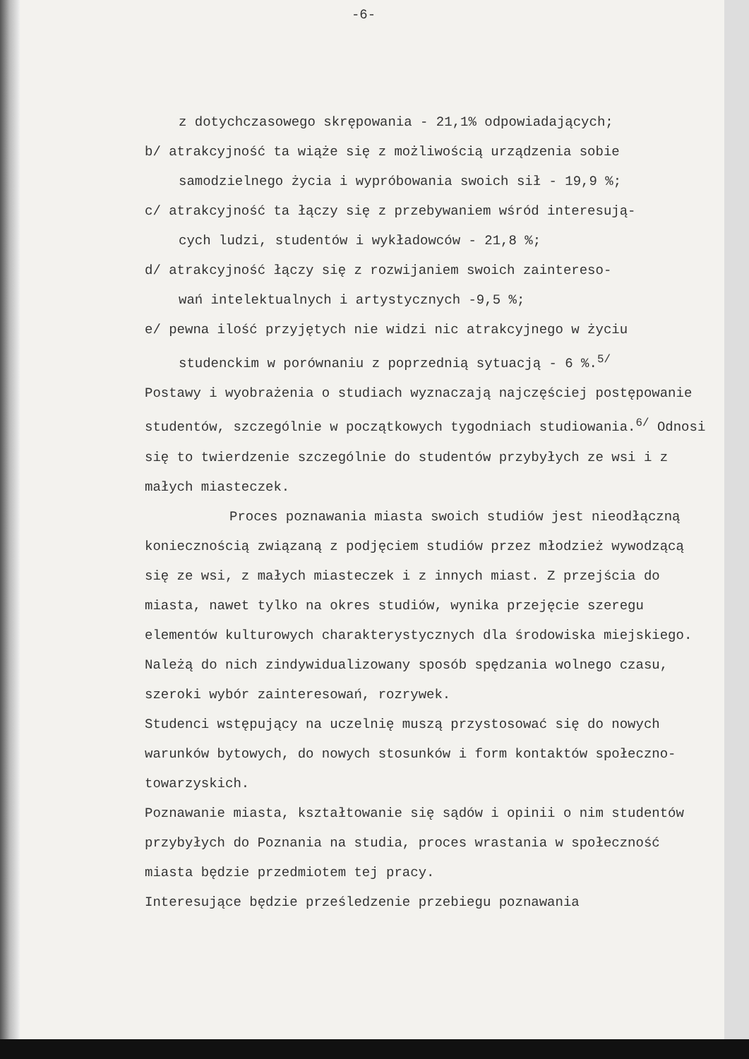-6-
z dotychczasowego skrępowania - 21,1% odpowiadających;
b/ atrakcyjność ta wiąże się z możliwością urządzenia sobie
samodzielnego życia i wypróbowania swoich sił - 19,9 %;
c/ atrakcyjność ta łączy się z przebywaniem wśród interesują-
cych ludzi, studentów i wykładowców - 21,8 %;
d/ atrakcyjność łączy się z rozwijaniem swoich zaintereso-
wań intelektualnych i artystycznych -9,5 %;
e/ pewna ilość przyjętych nie widzi nic atrakcyjnego w życiu
studenckim w porównaniu z poprzednią sytuacją - 6 %.<sup>5/</sup>
Postawy i wyobrażenia o studiach wyznaczają najczęściej postępowanie studentów, szczególnie w początkowych tygodniach studiowania.<sup>6/</sup> Odnosi się to twierdzenie szczególnie do studentów przybyłych ze wsi i z małych miasteczek.
Proces poznawania miasta swoich studiów jest nieodłączną koniecznością związaną z podjęciem studiów przez młodzież wywodzącą się ze wsi, z małych miasteczek i z innych miast. Z przejścia do miasta, nawet tylko na okres studiów, wynika przejęcie szeregu elementów kulturowych charakterystycznych dla środowiska miejskiego. Należą do nich zindywidualizowany sposób spędzania wolnego czasu, szeroki wybór zainteresowań, rozrywek.
Studenci wstępujący na uczelnię muszą przystosować się do nowych warunków bytowych, do nowych stosunków i form kontaktów społeczno-towarzyskich.
Poznawanie miasta, kształtowanie się sądów i opinii o nim studentów przybyłych do Poznania na studia, proces wrastania w społeczność miasta będzie przedmiotem tej pracy.
Interesujące będzie prześledzenie przebiegu poznawania